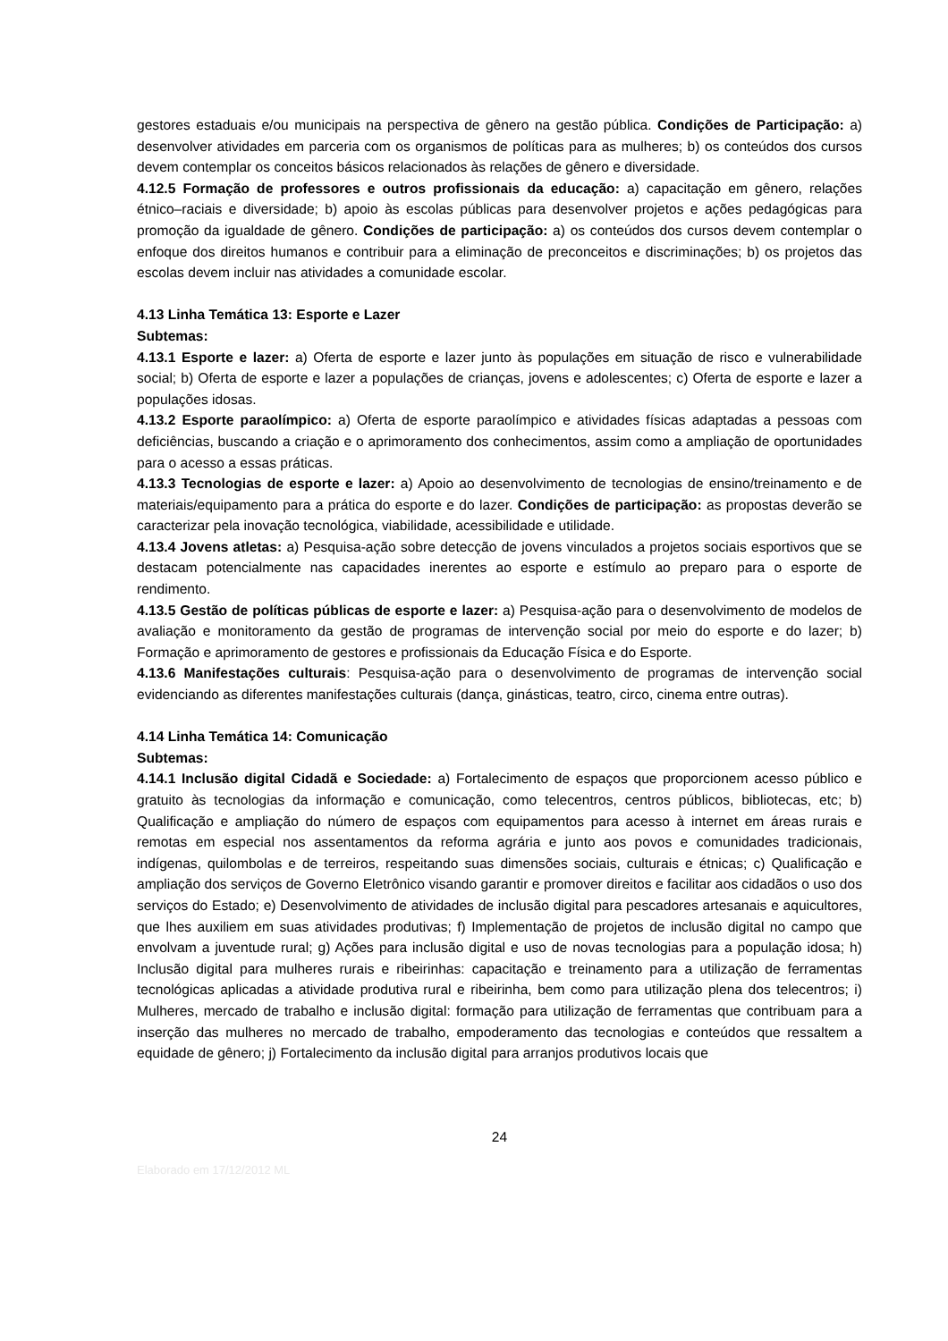gestores estaduais e/ou municipais na perspectiva de gênero na gestão pública. Condições de Participação: a) desenvolver atividades em parceria com os organismos de políticas para as mulheres; b) os conteúdos dos cursos devem contemplar os conceitos básicos relacionados às relações de gênero e diversidade.
4.12.5 Formação de professores e outros profissionais da educação: a) capacitação em gênero, relações étnico–raciais e diversidade; b) apoio às escolas públicas para desenvolver projetos e ações pedagógicas para promoção da igualdade de gênero. Condições de participação: a) os conteúdos dos cursos devem contemplar o enfoque dos direitos humanos e contribuir para a eliminação de preconceitos e discriminações; b) os projetos das escolas devem incluir nas atividades a comunidade escolar.
4.13 Linha Temática 13: Esporte e Lazer
Subtemas:
4.13.1 Esporte e lazer: a) Oferta de esporte e lazer junto às populações em situação de risco e vulnerabilidade social; b) Oferta de esporte e lazer a populações de crianças, jovens e adolescentes; c) Oferta de esporte e lazer a populações idosas.
4.13.2 Esporte paraolímpico: a) Oferta de esporte paraolímpico e atividades físicas adaptadas a pessoas com deficiências, buscando a criação e o aprimoramento dos conhecimentos, assim como a ampliação de oportunidades para o acesso a essas práticas.
4.13.3 Tecnologias de esporte e lazer: a) Apoio ao desenvolvimento de tecnologias de ensino/treinamento e de materiais/equipamento para a prática do esporte e do lazer. Condições de participação: as propostas deverão se caracterizar pela inovação tecnológica, viabilidade, acessibilidade e utilidade.
4.13.4 Jovens atletas: a) Pesquisa-ação sobre detecção de jovens vinculados a projetos sociais esportivos que se destacam potencialmente nas capacidades inerentes ao esporte e estímulo ao preparo para o esporte de rendimento.
4.13.5 Gestão de políticas públicas de esporte e lazer: a) Pesquisa-ação para o desenvolvimento de modelos de avaliação e monitoramento da gestão de programas de intervenção social por meio do esporte e do lazer; b) Formação e aprimoramento de gestores e profissionais da Educação Física e do Esporte.
4.13.6 Manifestações culturais: Pesquisa-ação para o desenvolvimento de programas de intervenção social evidenciando as diferentes manifestações culturais (dança, ginásticas, teatro, circo, cinema entre outras).
4.14 Linha Temática 14: Comunicação
Subtemas:
4.14.1 Inclusão digital Cidadã e Sociedade: a) Fortalecimento de espaços que proporcionem acesso público e gratuito às tecnologias da informação e comunicação, como telecentros, centros públicos, bibliotecas, etc; b) Qualificação e ampliação do número de espaços com equipamentos para acesso à internet em áreas rurais e remotas em especial nos assentamentos da reforma agrária e junto aos povos e comunidades tradicionais, indígenas, quilombolas e de terreiros, respeitando suas dimensões sociais, culturais e étnicas; c) Qualificação e ampliação dos serviços de Governo Eletrônico visando garantir e promover direitos e facilitar aos cidadãos o uso dos serviços do Estado; e) Desenvolvimento de atividades de inclusão digital para pescadores artesanais e aquicultores, que lhes auxiliem em suas atividades produtivas; f) Implementação de projetos de inclusão digital no campo que envolvam a juventude rural; g) Ações para inclusão digital e uso de novas tecnologias para a população idosa; h) Inclusão digital para mulheres rurais e ribeirinhas: capacitação e treinamento para a utilização de ferramentas tecnológicas aplicadas a atividade produtiva rural e ribeirinha, bem como para utilização plena dos telecentros; i) Mulheres, mercado de trabalho e inclusão digital: formação para utilização de ferramentas que contribuam para a inserção das mulheres no mercado de trabalho, empoderamento das tecnologias e conteúdos que ressaltem a equidade de gênero; j) Fortalecimento da inclusão digital para arranjos produtivos locais que
24
Elaborado em 17/12/2012 ML